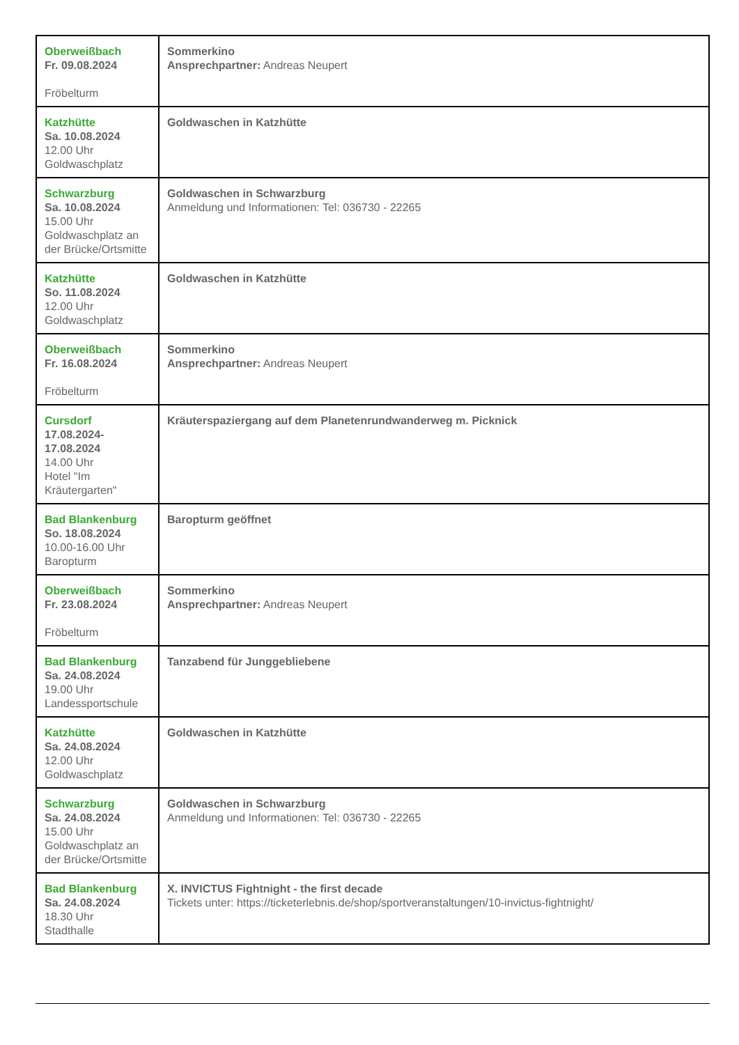| Oberweißbach Fr. 09.08.2024 Fröbelturm | Sommerkino Ansprechpartner: Andreas Neupert |
| Katzhütte Sa. 10.08.2024 12.00 Uhr Goldwaschplatz | Goldwaschen in Katzhütte |
| Schwarzburg Sa. 10.08.2024 15.00 Uhr Goldwaschplatz an der Brücke/Ortsmitte | Goldwaschen in Schwarzburg Anmeldung und Informationen: Tel: 036730 - 22265 |
| Katzhütte So. 11.08.2024 12.00 Uhr Goldwaschplatz | Goldwaschen in Katzhütte |
| Oberweißbach Fr. 16.08.2024 Fröbelturm | Sommerkino Ansprechpartner: Andreas Neupert |
| Cursdorf 17.08.2024- 17.08.2024 14.00 Uhr Hotel "Im Kräutergarten" | Kräuterspaziergang auf dem Planetenrundwanderweg m. Picknick |
| Bad Blankenburg So. 18.08.2024 10.00-16.00 Uhr Baropturm | Baropturm geöffnet |
| Oberweißbach Fr. 23.08.2024 Fröbelturm | Sommerkino Ansprechpartner: Andreas Neupert |
| Bad Blankenburg Sa. 24.08.2024 19.00 Uhr Landessportschule | Tanzabend für Junggebliebene |
| Katzhütte Sa. 24.08.2024 12.00 Uhr Goldwaschplatz | Goldwaschen in Katzhütte |
| Schwarzburg Sa. 24.08.2024 15.00 Uhr Goldwaschplatz an der Brücke/Ortsmitte | Goldwaschen in Schwarzburg Anmeldung und Informationen: Tel: 036730 - 22265 |
| Bad Blankenburg Sa. 24.08.2024 18.30 Uhr Stadthalle | X. INVICTUS Fightnight - the first decade Tickets unter: https://ticketerlebnis.de/shop/sportveranstaltungen/10-invictus-fightnight/ |